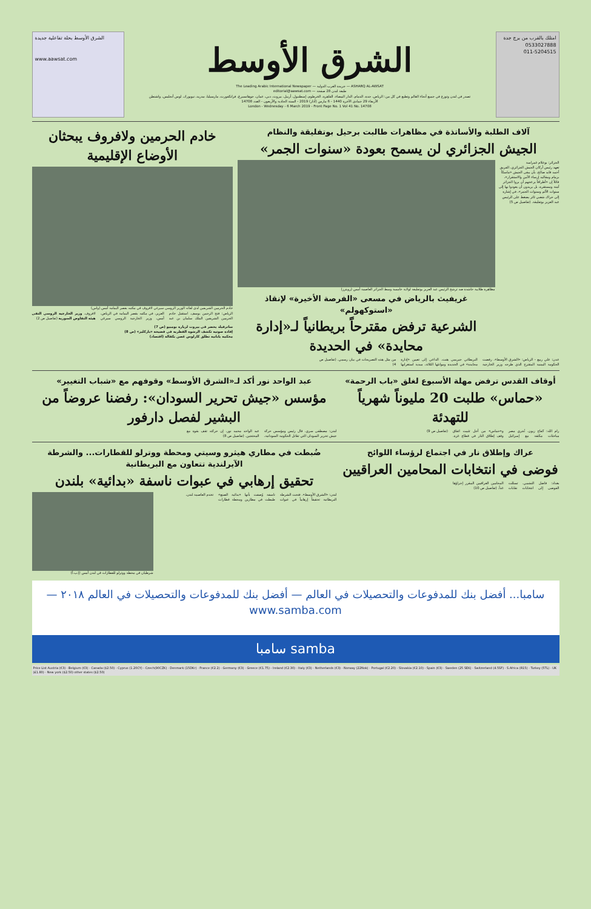امتلك بالقرب من برج جدة
0533027888
011-5204515
الشرق الأوسط
ASHARQ AL-AWSAT — جريدة العرب الدولية — The Leading Arabic International Newspaper
طبعة لندن 28 صفحة — editorial@aawsat.com
تصدر في لندن وتوزع في جميع أنحاء العالم وتطبع في كل من: الرياض، جدة، الدمام، الدار البيضاء، القاهرة، الخرطوم، إسطنبول، أربيل، بيروت، دبي، عمان، جوهانسبرغ، فرانكفورت، مارسيليا، مدريد، نيويورك، لوس أنجليس، واشنطن
الأربعاء 29 جمادى الآخرة 1440 - 6 مارس (آذار) 2019 - السنة الحادية والأربعون - العدد 14708
London - Wednesday - 6 March 2019 - Front Page No. 1 Vol 41 No. 14708
الشرق الأوسط بحلة تفاعلية جديدة
www.aawsat.com
آلاف الطلبة والأساتذة في مظاهرات طالبت برحيل بوتفليقة والنظام
الجيش الجزائري لن يسمح بعودة «سنوات الجمر»
الجزائر: بوعلام غمراسة
تعهد رئيس أركان الجيش الجزائري، الفريق أحمد قايد صالح، بأن يبقى الجيش «ماسكاً بزمام ومقاليد إرساء الأمن والاستقرار»، قائلاً إن «أطرافاً يزعجهم أن يروا الجزائر آمنة ومستقرة، بل يريدون أن يعودوا بها إلى سنوات الألم وسنوات الجمر»، في إشارة إلى حراك شعبي ثائر يضغط على الرئيس عبد العزيز بوتفليقة. (تفاصيل ص 5)
مظاهرة طلابية حاشدة ضد ترشح الرئيس عبد العزيز بوتفليقة لولاية خامسة وسط الجزائر العاصمة أمس (رويترز)
غريفيث بالرياض في مسعى «الفرصة الأخيرة» لإنقاذ «استوكهولم»
الشرعية ترفض مقترحاً بريطانياً لـ«إدارة محايدة» في الحديدة
عدن: علي ربيع - الرياض: «الشرق الأوسط». رفضت الحكومة اليمنية المقترح الذي طرحه وزير الخارجية البريطاني جيريمي هنت، الداعي إلى تعيين «إدارة محايدة» في الحديدة وموانئها الثلاثة، مبدية استغرابها من مثل هذه التصريحات في بيان رسمي. (تفاصيل ص 4)
خادم الحرمين ولافروف يبحثان الأوضاع الإقليمية
خادم الحرمين الشريفين لدى لقائه الوزير الروسي سيرغي لافروف في مكتبه بقصر اليمامة أمس (واس)
الرياض: فتح الرحمن يوسف. استقبل خادم الحرمين الشريفين الملك سلمان بن عبد العزيز، في مكتبه بقصر اليمامة في الرياض، أمس، وزير الخارجية الروسي سيرغي لافروف. وزير الخارجية الروسي التقى هيئة التفاوض السورية (تفاصيل ص 2)
ساترفيلد يحضر في بيروت لزيارة بومبيو (ص 7)
إفادة صوتية تكشف الرشوة القطرية في فضيحة «باركليز» (ص 8)
محكمة يابانية تطلق كارلوس غصن بكفالة (اقتصاد)
أوقاف القدس ترفض مهلة الأسبوع لغلق «باب الرحمة»
«حماس» طلبت 20 مليوناً شهرياً للتهدئة
رام الله: كفاح زبون. تُجري مصر مباحثات مكثفة مع إسرائيل و«حماس» من أجل تثبيت اتفاق وقف إطلاق النار في قطاع غزة. (تفاصيل ص 9)
عبد الواحد نور أكد لـ«الشرق الأوسط» وقوفهم مع «شباب التغيير»
مؤسس «جيش تحرير السودان»: رفضنا عروضاً من البشير لفصل دارفور
لندن: مصطفى سري. قال رئيس ومؤسس حركة جيش تحرير السودان التي تقاتل الحكومة السودانية، عبد الواحد محمد نور، إن حركته تقف بقوة مع المحتجين. (تفاصيل ص 8)
عراك وإطلاق نار في اجتماع لرؤساء اللوائح
فوضى في انتخابات المحامين العراقيين
بغداد: فاضل النشمي. تسللت الفوضى إلى انتخابات نقابات المحامين العراقيين المقرر إجراؤها غداً. (تفاصيل ص 10)
ضُبطت في مطاري هيثرو وسيتي ومحطة ووترلو للقطارات... والشرطة الآيرلندية تتعاون مع البريطانية
تحقيق إرهابي في عبوات ناسفة «بدائية» بلندن
لندن: «الشرق الأوسط». فتحت الشرطة البريطانية تحقيقاً إرهابياً في عبوات ناسفة وُصفت بأنها «بدائية الصنع» ضُبطت في مطارين ومحطة قطارات تخدم العاصمة لندن.
شرطيان في محطة ووترلو للقطارات في لندن أمس (إ.ب.أ)
سامبا... أفضل بنك للمدفوعات والتحصيلات في العالم — أفضل بنك للمدفوعات والتحصيلات في العالم ٢٠١٨ — www.samba.com
samba سامبا
Price List Austria (€3) - Belgium (€3) - Canada ($2.50) - Cyprus (1.20CY) - Czech(90CZK) - Denmark (15DKr) - France (€2.2) - Germany (€3) - Greece (€1.75) - Ireland (€2.30) - Italy (€3) - Netherlands (€3) - Norway (22Nok) - Portugal (€2.20) - Slovakia (€2.10) - Spain (€3) - Sweden (25 SEK) - Switzerland (4.5SF) - S.Africa (R15) - Turkey (5TL) - UK (£1.80) - New york ($2.50) other states ($2.50)